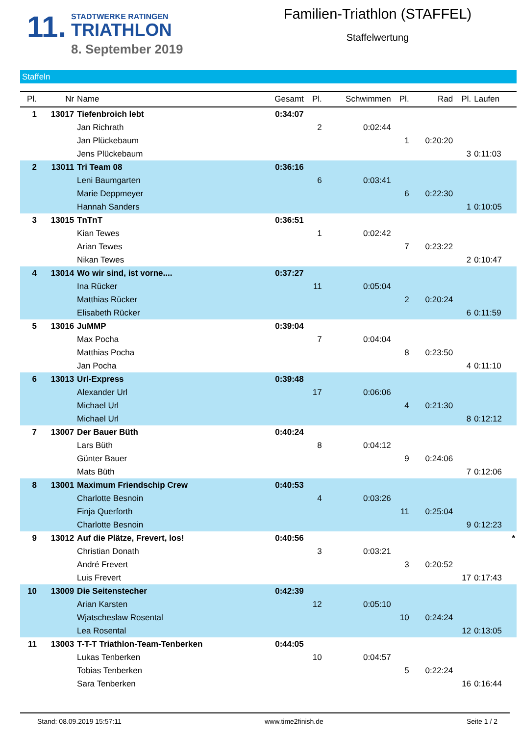11.
STADTWERKE RATINGEN
TRIATHLON
8. September 2019
Familien-Triathlon (STAFFEL)
Staffelwertung
Staffeln
| Pl. | Nr | Name | Gesamt | Pl. | Schwimmen | Pl. | Rad | Pl. | Laufen |
| --- | --- | --- | --- | --- | --- | --- | --- | --- | --- |
| 1 | 13017 | Tiefenbroich lebt | 0:34:07 | | | | | | |
| | | Jan Richrath | | 2 | 0:02:44 | | | | |
| | | Jan Plückebaum | | | | 1 | 0:20:20 | | |
| | | Jens Plückebaum | | | | | | 3 | 0:11:03 |
| 2 | 13011 | Tri Team 08 | 0:36:16 | | | | | | |
| | | Leni Baumgarten | | 6 | 0:03:41 | | | | |
| | | Marie Deppmeyer | | | | 6 | 0:22:30 | | |
| | | Hannah Sanders | | | | | | 1 | 0:10:05 |
| 3 | 13015 | TnTnT | 0:36:51 | | | | | | |
| | | Kian Tewes | | 1 | 0:02:42 | | | | |
| | | Arian Tewes | | | | 7 | 0:23:22 | | |
| | | Nikan Tewes | | | | | | 2 | 0:10:47 |
| 4 | 13014 | Wo wir sind, ist vorne.... | 0:37:27 | | | | | | |
| | | Ina Rücker | | 11 | 0:05:04 | | | | |
| | | Matthias Rücker | | | | 2 | 0:20:24 | | |
| | | Elisabeth Rücker | | | | | | 6 | 0:11:59 |
| 5 | 13016 | JuMMP | 0:39:04 | | | | | | |
| | | Max Pocha | | 7 | 0:04:04 | | | | |
| | | Matthias Pocha | | | | 8 | 0:23:50 | | |
| | | Jan Pocha | | | | | | 4 | 0:11:10 |
| 6 | 13013 | Url-Express | 0:39:48 | | | | | | |
| | | Alexander Url | | 17 | 0:06:06 | | | | |
| | | Michael Url | | | | 4 | 0:21:30 | | |
| | | Michael Url | | | | | | 8 | 0:12:12 |
| 7 | 13007 | Der Bauer Büth | 0:40:24 | | | | | | |
| | | Lars Büth | | 8 | 0:04:12 | | | | |
| | | Günter Bauer | | | | 9 | 0:24:06 | | |
| | | Mats Büth | | | | | | 7 | 0:12:06 |
| 8 | 13001 | Maximum Friendschip Crew | 0:40:53 | | | | | | |
| | | Charlotte Besnoin | | 4 | 0:03:26 | | | | |
| | | Finja Querforth | | | | 11 | 0:25:04 | | |
| | | Charlotte Besnoin | | | | | | 9 | 0:12:23 |
| 9 | 13012 | Auf die Plätze, Frevert, los! | 0:40:56 | | | | | | * |
| | | Christian Donath | | 3 | 0:03:21 | | | | |
| | | André Frevert | | | | 3 | 0:20:52 | | |
| | | Luis Frevert | | | | | | 17 | 0:17:43 |
| 10 | 13009 | Die Seitenstecher | 0:42:39 | | | | | | |
| | | Arian Karsten | | 12 | 0:05:10 | | | | |
| | | Wjatscheslaw Rosental | | | | 10 | 0:24:24 | | |
| | | Lea Rosental | | | | | | 12 | 0:13:05 |
| 11 | 13003 | T-T-T Triathlon-Team-Tenberken | 0:44:05 | | | | | | |
| | | Lukas Tenberken | | 10 | 0:04:57 | | | | |
| | | Tobias Tenberken | | | | 5 | 0:22:24 | | |
| | | Sara Tenberken | | | | | | 16 | 0:16:44 |
Stand: 08.09.2019 15:57:11 www.time2finish.de Seite 1 / 2